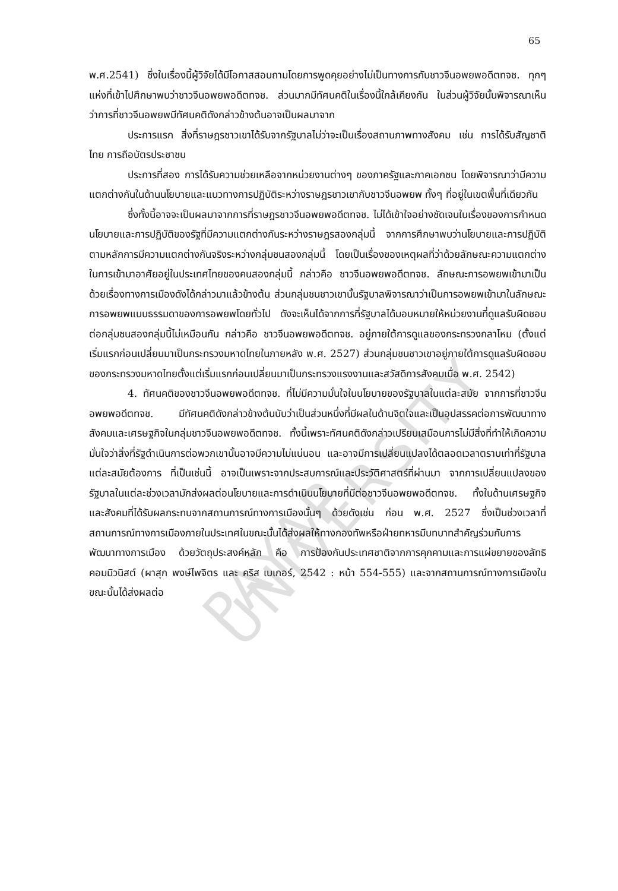PAYAP UNIVERSITY
65
พ.ศ.2541) ซึ่งในเรื่องนี้ผู้วิจัยได้มีโอกาสสอบถามโดยการพูดคุยอย่างไม่เป็นทางการกับชาวจีนอพยพอดีตทจช. ทุกๆ แห่งที่เข้าไปศึกษาพบว่าชาวจีนอพยพอดีตทจช. ส่วนมากมีทัศนคติในเรื่องนี้ใกล้เคียงกัน ในส่วนผู้วิจัยนั้นพิจารณาเห็นว่าการที่ชาวจีนอพยพมีทัศนคติดังกล่าวข้างต้นอาจเป็นผลมาจาก
ประการแรก สิ่งที่ราษฎรชาวเขาได้รับจากรัฐบาลไม่ว่าจะเป็นเรื่องสถานภาพทางสังคม เช่น การได้รับสัญชาติไทย การถือบัตรประชาชน
ประการที่สอง การได้รับความช่วยเหลือจากหน่วยงานต่างๆ ของภาครัฐและภาคเอกชน โดยพิจารณาว่ามีความแตกต่างกันในด้านนโยบายและแนวทางการปฏิบัติระหว่างราษฎรชาวเขากับชาวจีนอพยพ ทั้งๆ ที่อยู่ในเขตพื้นที่เดียวกัน
ซึ่งทั้งนี้อาจจะเป็นผลมาจากการที่ราษฎรชาวจีนอพยพอดีตทจช. ไม่ได้เข้าใจอย่างชัดเจนในเรื่องของการกำหนดนโยบายและการปฏิบัติของรัฐที่มีความแตกต่างกันระหว่างราษฎรสองกลุ่มนี้ จากการศึกษาพบว่านโยบายและการปฏิบัติตามหลักการมีความแตกต่างกันจริงระหว่างกลุ่มชนสองกลุ่มนี้ โดยเป็นเรื่องของเหตุผลที่ว่าด้วยลักษณะความแตกต่างในการเข้ามาอาศัยอยู่ในประเทศไทยของคนสองกลุ่มนี้ กล่าวคือ ชาวจีนอพยพอดีตทจช. ลักษณะการอพยพเข้ามาเป็นด้วยเรื่องทางการเมืองดังได้กล่าวมาแล้วข้างต้น ส่วนกลุ่มชนชาวเขานั้นรัฐบาลพิจารณาว่าเป็นการอพยพเข้ามาในลักษณะการอพยพแบบธรรมดาของการอพยพโดยทั่วไป ดังจะเห็นได้จากการที่รัฐบาลได้มอบหมายให้หน่วยงานที่ดูแลรับผิดชอบต่อกลุ่มชนสองกลุ่มนี้ไม่เหมือนกัน กล่าวคือ ชาวจีนอพยพอดีตทจช. อยู่ภายใต้การดูแลของกระทรวงกลาโหม (ตั้งแต่เริ่มแรกก่อนเปลี่ยนมาเป็นกระทรวงมหาดไทยในภายหลัง พ.ศ. 2527) ส่วนกลุ่มชนชาวเขาอยู่ภายใต้การดูแลรับผิดชอบของกระทรวงมหาดไทยตั้งแต่เริ่มแรกก่อนเปลี่ยนมาเป็นกระทรวงแรงงานและสวัสดิการสังคมเมื่อ พ.ศ. 2542)
4. ทัศนคติของชาวจีนอพยพอดีตทจช. ที่ไม่มีความมั่นใจในนโยบายของรัฐบาลในแต่ละสมัย จากการที่ชาวจีนอพยพอดีตทจช. มีทัศนคติดังกล่าวข้างต้นนับว่าเป็นส่วนหนึ่งที่มีผลในด้านจิตใจและเป็นอุปสรรคต่อการพัฒนาทางสังคมและเศรษฐกิจในกลุ่มชาวจีนอพยพอดีตทจช. ทั้งนี้เพราะทัศนคติดังกล่าวเปรียบเสมือนการไม่มีสิ่งที่ทำให้เกิดความมั่นใจว่าสิ่งที่รัฐดำเนินการต่อพวกเขานั้นอาจมีความไม่แน่นอน และอาจมีการเปลี่ยนแปลงได้ตลอดเวลาตราบเท่าที่รัฐบาลแต่ละสมัยต้องการ ที่เป็นเช่นนี้ อาจเป็นเพราะจากประสบการณ์และประวัติศาสตร์ที่ผ่านมา จากการเปลี่ยนแปลงของรัฐบาลในแต่ละช่วงเวลามักส่งผลต่อนโยบายและการดำเนินนโยบายที่มีต่อชาวจีนอพยพอดีตทจช. ทั้งในด้านเศรษฐกิจ และสังคมที่ได้รับผลกระทบจากสถานการณ์ทางการเมืองนั้นๆ ด้วยดังเช่น ก่อน พ.ศ. 2527 ซึ่งเป็นช่วงเวลาที่สถานการณ์ทางการเมืองภายในประเทศในขณะนั้นได้ส่งผลให้ทางกองทัพหรือฝ่ายทหารมีบทบาทสำคัญร่วมกับการพัฒนาทางการเมือง ด้วยวัตถุประสงค์หลัก คือ การป้องกันประเทศชาติจากการคุกคามและการแผ่ขยายของลัทธิคอมมิวนิสต์ (ผาสุก พงษ์ไพจิตร และ คริส เบเกอร์, 2542 : หน้า 554-555) และจากสถานการณ์ทางการเมืองในขณะนั้นได้ส่งผลต่อ